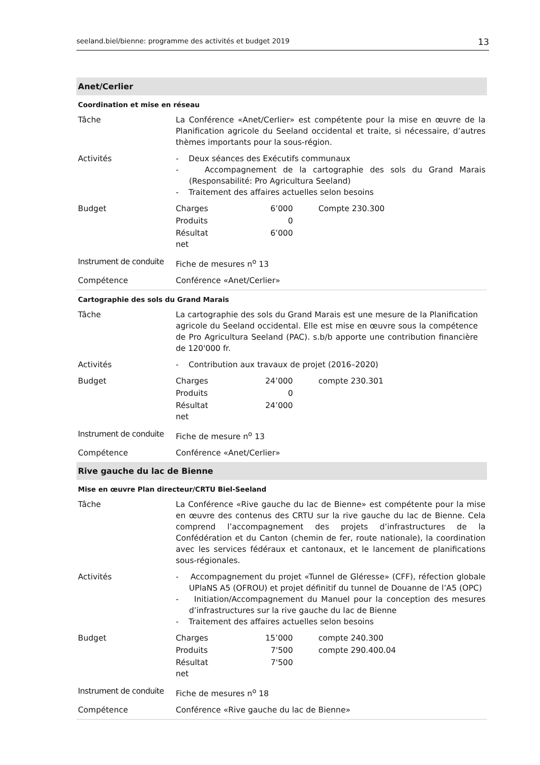seeland.biel/bienne: programme des activités et budget 2019 13
Anet/Cerlier
Coordination et mise en réseau
| Tâche | La Conférence «Anet/Cerlier» est compétente pour la mise en œuvre de la Planification agricole du Seeland occidental et traite, si nécessaire, d’autres thèmes importants pour la sous-région. |
| Activités | - Deux séances des Exécutifs communaux - Accompagnement de la cartographie des sols du Grand Marais (Responsabilité: Pro Agricultura Seeland) - Traitement des affaires actuelles selon besoins |
| Budget | / Charges / 6’000 / Compte 230.300 / / Produits / 0 / / / Résultat net / 6’000 / / |
| Instrument de conduite | Fiche de mesures n<sup>o</sup> 13 |
| Compétence | Conférence «Anet/Cerlier» |
Cartographie des sols du Grand Marais
| Tâche | La cartographie des sols du Grand Marais est une mesure de la Planification agricole du Seeland occidental. Elle est mise en œuvre sous la compétence de Pro Agricultura Seeland (PAC). s.b/b apporte une contribution financière de 120'000 fr. |
| Activités | - Contribution aux travaux de projet (2016–2020) |
| Budget | / Charges / 24’000 / compte 230.301 / / Produits / 0 / / / Résultat net / 24’000 / / |
| Instrument de conduite | Fiche de mesure n<sup>o</sup> 13 |
| Compétence | Conférence «Anet/Cerlier» |
Rive gauche du lac de Bienne
Mise en œuvre Plan directeur/CRTU Biel-Seeland
| Tâche | La Conférence «Rive gauche du lac de Bienne» est compétente pour la mise en œuvre des contenus des CRTU sur la rive gauche du lac de Bienne. Cela comprend l’accompagnement des projets d’infrastructures de la Confédération et du Canton (chemin de fer, route nationale), la coordination avec les services fédéraux et cantonaux, et le lancement de planifications sous-régionales. |
| Activités | - Accompagnement du projet «Tunnel de Gléresse» (CFF), réfection globale UPlaNS A5 (OFROU) et projet définitif du tunnel de Douanne de l’A5 (OPC) - Initiation/Accompagnement du Manuel pour la conception des mesures d’infrastructures sur la rive gauche du lac de Bienne - Traitement des affaires actuelles selon besoins |
| Budget | / Charges / 15’000 / compte 240.300 / / Produits / 7'500 / compte 290.400.04 / / Résultat net / 7'500 / / |
| Instrument de conduite | Fiche de mesures n<sup>o</sup> 18 |
| Compétence | Conférence «Rive gauche du lac de Bienne» |